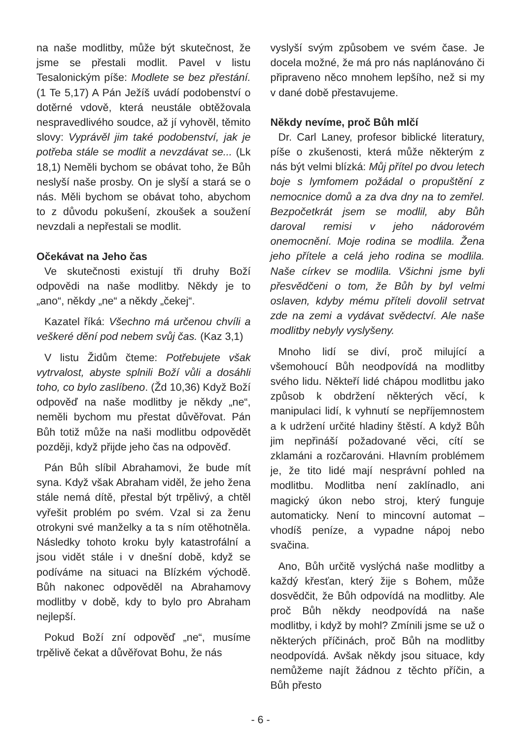na naše modlitby, může být skutečnost, že jsme se přestali modlit. Pavel v listu Tesalonickým píše: Modlete se bez přestání. (1 Te 5,17) A Pán Ježíš uvádí podobenství o dotěrné vdově, která neustále obtěžovala nespravedlivého soudce, až jí vyhověl, těmito slovy: Vyprávěl jim také podobenství, jak je potřeba stále se modlit a nevzdávat se... (Lk 18,1) Neměli bychom se obávat toho, že Bůh neslyší naše prosby. On je slyší a stará se o nás. Měli bychom se obávat toho, abychom to z důvodu pokušení, zkoušek a soužení nevzdali a nepřestali se modlit.
Očekávat na Jeho čas
Ve skutečnosti existují tři druhy Boží odpovědi na naše modlitby. Někdy je to „ano“, někdy „ne“ a někdy „čekej“.
Kazatel říká: Všechno má určenou chvíli a veškeré dění pod nebem svůj čas. (Kaz 3,1)
V listu Židům čteme: Potřebujete však vytrvalost, abyste splnili Boží vůli a dosáhli toho, co bylo zaslíbeno. (Žd 10,36) Když Boží odpověď na naše modlitby je někdy „ne“, neměli bychom mu přestat důvěřovat. Pán Bůh totiž může na naši modlitbu odpovědět později, když přijde jeho čas na odpověď.
Pán Bůh slíbil Abrahamovi, že bude mít syna. Když však Abraham viděl, že jeho žena stále nemá dítě, přestal být trpělivý, a chtěl vyřešit problém po svém. Vzal si za ženu otrokyni své manželky a ta s ním otěhotněla. Následky tohoto kroku byly katastrofální a jsou vidět stále i v dnešní době, když se podíváme na situaci na Blízkém východě. Bůh nakonec odpověděl na Abrahamovy modlitby v době, kdy to bylo pro Abraham nejlepší.
Pokud Boží zní odpověď „ne“, musíme trpělivě čekat a důvěřovat Bohu, že nás
vyslyší svým způsobem ve svém čase. Je docela možné, že má pro nás naplánováno či připraveno něco mnohem lepšího, než si my v dané době přestavujeme.
Někdy nevíme, proč Bůh mlčí
Dr. Carl Laney, profesor biblické literatury, píše o zkušenosti, která může některým z nás být velmi blízká: Můj přítel po dvou letech boje s lymfomem požádal o propuštění z nemocnice domů a za dva dny na to zemřel. Bezpočetkrát jsem se modlil, aby Bůh daroval remisi v jeho nádorovém onemocnění. Moje rodina se modlila. Žena jeho přítele a celá jeho rodina se modlila. Naše církev se modlila. Všichni jsme byli přesvědčeni o tom, že Bůh by byl velmi oslaven, kdyby mému příteli dovolil setrvat zde na zemi a vydávat svědectví. Ale naše modlitby nebyly vyslyšeny.
Mnoho lidí se diví, proč milující a všemohoucí Bůh neodpovídá na modlitby svého lidu. Někteří lidé chápou modlitbu jako způsob k obdržení některých věcí, k manipulaci lidí, k vyhnutí se nepříjemnostem a k udržení určité hladiny štěstí. A když Bůh jim nepřináší požadované věci, cítí se zklamáni a rozčarováni. Hlavním problémem je, že tito lidé mají nesprávní pohled na modlitbu. Modlitba není zaklínadlo, ani magický úkon nebo stroj, který funguje automaticky. Není to mincovní automat – vhodíš peníze, a vypadne nápoj nebo svačina.
Ano, Bůh určitě vyslýchá naše modlitby a každý křesťan, který žije s Bohem, může dosvědčit, že Bůh odpovídá na modlitby. Ale proč Bůh někdy neodpovídá na naše modlitby, i když by mohl? Zmínili jsme se už o některých příčinách, proč Bůh na modlitby neodpovídá. Avšak někdy jsou situace, kdy nemůžeme najít žádnou z těchto příčin, a Bůh přesto
- 6 -